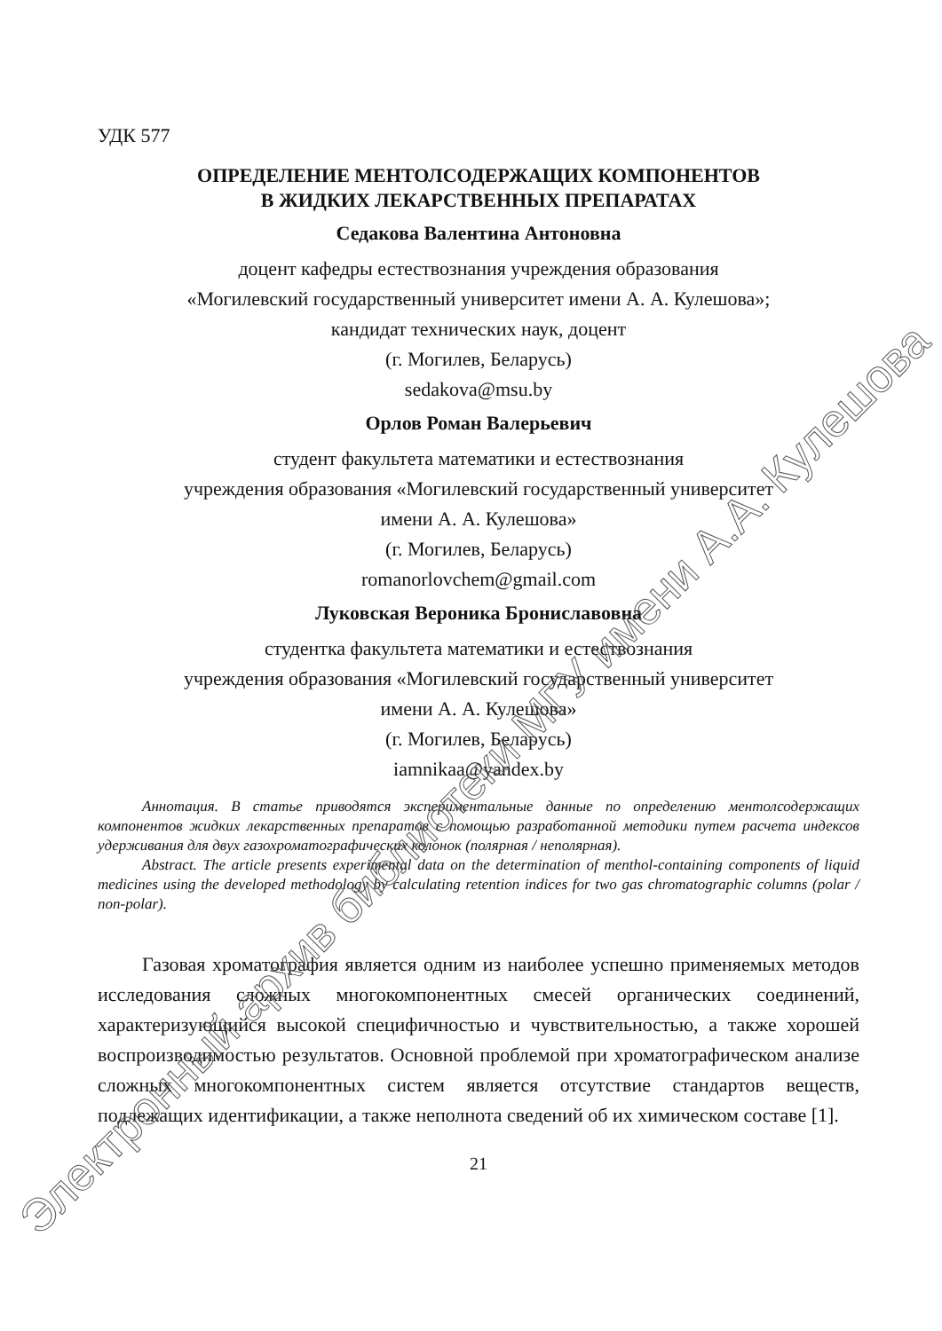УДК 577
ОПРЕДЕЛЕНИЕ МЕНТОЛСОДЕРЖАЩИХ КОМПОНЕНТОВ
В ЖИДКИХ ЛЕКАРСТВЕННЫХ ПРЕПАРАТАХ
Седакова Валентина Антоновна
доцент кафедры естествознания учреждения образования
«Могилевский государственный университет имени А. А. Кулешова»;
кандидат технических наук, доцент
(г. Могилев, Беларусь)
sedakova@msu.by
Орлов Роман Валерьевич
студент факультета математики и естествознания
учреждения образования «Могилевский государственный университет
имени А. А. Кулешова»
(г. Могилев, Беларусь)
romanorlovchem@gmail.com
Луковская Вероника Брониславовна
студентка факультета математики и естествознания
учреждения образования «Могилевский государственный университет
имени А. А. Кулешова»
(г. Могилев, Беларусь)
iamnikaa@yandex.by
Аннотация. В статье приводятся экспериментальные данные по определению ментолсодержащих компонентов жидких лекарственных препаратов с помощью разработанной методики путем расчета индексов удерживания для двух газохроматографических колонок (полярная / неполярная).
Abstract. The article presents experimental data on the determination of menthol-containing components of liquid medicines using the developed methodology by calculating retention indices for two gas chromatographic columns (polar / non-polar).
Газовая хроматография является одним из наиболее успешно применяемых методов исследования сложных многокомпонентных смесей органических соединений, характеризующийся высокой специфичностью и чувствительностью, а также хорошей воспроизводимостью результатов. Основной проблемой при хроматографическом анализе сложных многокомпонентных систем является отсутствие стандартов веществ, подлежащих идентификации, а также неполнота сведений об их химическом составе [1].
21
Электронный архив библиотеки МГУ имени А.А. Кулешова